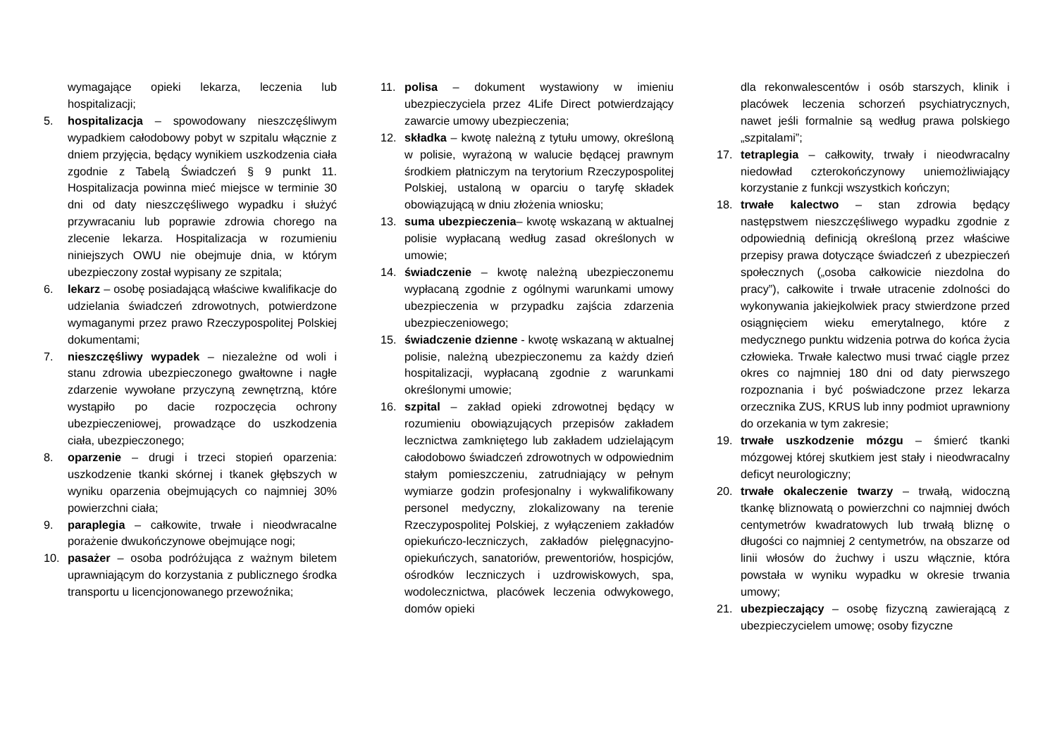wymagające opieki lekarza, leczenia lub hospitalizacji;
5. hospitalizacja – spowodowany nieszczęśliwym wypadkiem całodobowy pobyt w szpitalu włącznie z dniem przyjęcia, będący wynikiem uszkodzenia ciała zgodnie z Tabelą Świadczeń § 9 punkt 11. Hospitalizacja powinna mieć miejsce w terminie 30 dni od daty nieszczęśliwego wypadku i służyć przywracaniu lub poprawie zdrowia chorego na zlecenie lekarza. Hospitalizacja w rozumieniu niniejszych OWU nie obejmuje dnia, w którym ubezpieczony został wypisany ze szpitala;
6. lekarz – osobę posiadającą właściwe kwalifikacje do udzielania świadczeń zdrowotnych, potwierdzone wymaganymi przez prawo Rzeczypospolitej Polskiej dokumentami;
7. nieszczęśliwy wypadek – niezależne od woli i stanu zdrowia ubezpieczonego gwałtowne i nagłe zdarzenie wywołane przyczyną zewnętrzną, które wystąpiło po dacie rozpoczęcia ochrony ubezpieczeniowej, prowadzące do uszkodzenia ciała, ubezpieczonego;
8. oparzenie – drugi i trzeci stopień oparzenia: uszkodzenie tkanki skórnej i tkanek głębszych w wyniku oparzenia obejmujących co najmniej 30% powierzchni ciała;
9. paraplegia – całkowite, trwałe i nieodwracalne porażenie dwukończynowe obejmujące nogi;
10. pasażer – osoba podróżująca z ważnym biletem uprawniającym do korzystania z publicznego środka transportu u licencjonowanego przewoźnika;
11. polisa – dokument wystawiony w imieniu ubezpieczyciela przez 4Life Direct potwierdzający zawarcie umowy ubezpieczenia;
12. składka – kwotę należną z tytułu umowy, określoną w polisie, wyrażoną w walucie będącej prawnym środkiem płatniczym na terytorium Rzeczypospolitej Polskiej, ustaloną w oparciu o taryfę składek obowiązującą w dniu złożenia wniosku;
13. suma ubezpieczenia– kwotę wskazaną w aktualnej polisie wypłacaną według zasad określonych w umowie;
14. świadczenie – kwotę należną ubezpieczonemu wypłacaną zgodnie z ogólnymi warunkami umowy ubezpieczenia w przypadku zajścia zdarzenia ubezpieczeniowego;
15. świadczenie dzienne - kwotę wskazaną w aktualnej polisie, należną ubezpieczonemu za każdy dzień hospitalizacji, wypłacaną zgodnie z warunkami określonymi umowie;
16. szpital – zakład opieki zdrowotnej będący w rozumieniu obowiązujących przepisów zakładem lecznictwa zamkniętego lub zakładem udzielającym całodobowo świadczeń zdrowotnych w odpowiednim stałym pomieszczeniu, zatrudniający w pełnym wymiarze godzin profesjonalny i wykwalifikowany personel medyczny, zlokalizowany na terenie Rzeczypospolitej Polskiej, z wyłączeniem zakładów opiekuńczo-leczniczych, zakładów pielęgnacyjno-opiekuńczych, sanatoriów, prewentoriów, hospicjów, ośrodków leczniczych i uzdrowiskowych, spa, wodolecznictwa, placówek leczenia odwykowego, domów opieki
dla rekonwalescentów i osób starszych, klinik i placówek leczenia schorzeń psychiatrycznych, nawet jeśli formalnie są według prawa polskiego „szpitalami”;
17. tetraplegia – całkowity, trwały i nieodwracalny niedowład czterokończynowy uniemożliwiający korzystanie z funkcji wszystkich kończyn;
18. trwałe kalectwo – stan zdrowia będący następstwem nieszczęśliwego wypadku zgodnie z odpowiednią definicją określoną przez właściwe przepisy prawa dotyczące świadczeń z ubezpieczeń społecznych („osoba całkowicie niezdolna do pracy”), całkowite i trwałe utracenie zdolności do wykonywania jakiejkolwiek pracy stwierdzone przed osiągnięciem wieku emerytalnego, które z medycznego punktu widzenia potrwa do końca życia człowieka. Trwałe kalectwo musi trwać ciągle przez okres co najmniej 180 dni od daty pierwszego rozpoznania i być poświadczone przez lekarza orzecznika ZUS, KRUS lub inny podmiot uprawniony do orzekania w tym zakresie;
19. trwałe uszkodzenie mózgu – śmierć tkanki mózgowej której skutkiem jest stały i nieodwracalny deficyt neurologiczny;
20. trwałe okaleczenie twarzy – trwałą, widoczną tkankę bliznowatą o powierzchni co najmniej dwóch centymetrów kwadratowych lub trwałą bliznę o długości co najmniej 2 centymetrów, na obszarze od linii włosów do żuchwy i uszu włącznie, która powstała w wyniku wypadku w okresie trwania umowy;
21. ubezpieczający – osobę fizyczną zawierającą z ubezpieczycielem umowę; osoby fizyczne